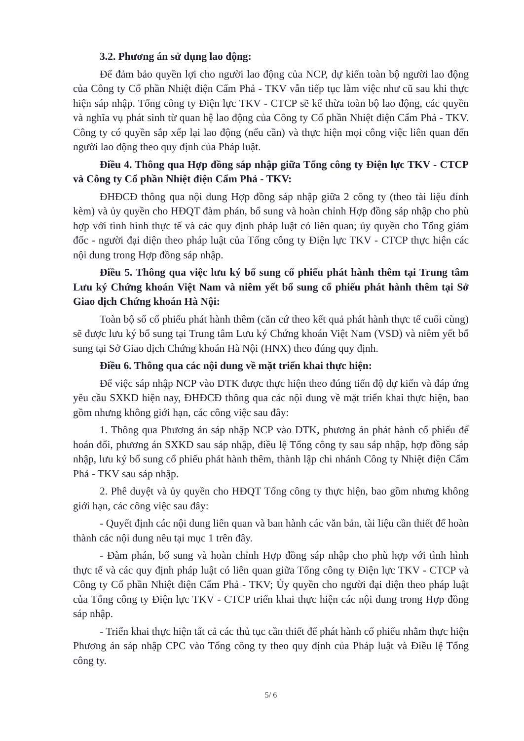3.2. Phương án sử dụng lao động:
Để đảm bảo quyền lợi cho người lao động của NCP, dự kiến toàn bộ người lao động của Công ty Cổ phần Nhiệt điện Cẩm Phả - TKV vẫn tiếp tục làm việc như cũ sau khi thực hiện sáp nhập. Tổng công ty Điện lực TKV - CTCP sẽ kế thừa toàn bộ lao động, các quyền và nghĩa vụ phát sinh từ quan hệ lao động của Công ty Cổ phần Nhiệt điện Cẩm Phả - TKV. Công ty có quyền sắp xếp lại lao động (nếu cần) và thực hiện mọi công việc liên quan đến người lao động theo quy định của Pháp luật.
Điều 4. Thông qua Hợp đồng sáp nhập giữa Tổng công ty Điện lực TKV - CTCP và Công ty Cổ phần Nhiệt điện Cẩm Phả - TKV:
ĐHĐCĐ thông qua nội dung Hợp đồng sáp nhập giữa 2 công ty (theo tài liệu đính kèm) và ủy quyền cho HĐQT đàm phán, bổ sung và hoàn chỉnh Hợp đồng sáp nhập cho phù hợp với tình hình thực tế và các quy định pháp luật có liên quan; ủy quyền cho Tổng giám đốc - người đại diện theo pháp luật của Tổng công ty Điện lực TKV - CTCP thực hiện các nội dung trong Hợp đồng sáp nhập.
Điều 5. Thông qua việc lưu ký bổ sung cổ phiếu phát hành thêm tại Trung tâm Lưu ký Chứng khoán Việt Nam và niêm yết bổ sung cổ phiếu phát hành thêm tại Sở Giao dịch Chứng khoán Hà Nội:
Toàn bộ số cổ phiếu phát hành thêm (căn cứ theo kết quả phát hành thực tế cuối cùng) sẽ được lưu ký bổ sung tại Trung tâm Lưu ký Chứng khoán Việt Nam (VSD) và niêm yết bổ sung tại Sở Giao dịch Chứng khoán Hà Nội (HNX) theo đúng quy định.
Điều 6. Thông qua các nội dung về mặt triển khai thực hiện:
Để việc sáp nhập NCP vào DTK được thực hiện theo đúng tiến độ dự kiến và đáp ứng yêu cầu SXKD hiện nay, ĐHĐCĐ thông qua các nội dung về mặt triển khai thực hiện, bao gồm nhưng không giới hạn, các công việc sau đây:
1. Thông qua Phương án sáp nhập NCP vào DTK, phương án phát hành cổ phiếu để hoán đổi, phương án SXKD sau sáp nhập, điều lệ Tổng công ty sau sáp nhập, hợp đồng sáp nhập, lưu ký bổ sung cổ phiếu phát hành thêm, thành lập chi nhánh Công ty Nhiệt điện Cẩm Phả - TKV sau sáp nhập.
2. Phê duyệt và ủy quyền cho HĐQT Tổng công ty thực hiện, bao gồm nhưng không giới hạn, các công việc sau đây:
- Quyết định các nội dung liên quan và ban hành các văn bản, tài liệu cần thiết để hoàn thành các nội dung nêu tại mục 1 trên đây.
- Đàm phán, bổ sung và hoàn chỉnh Hợp đồng sáp nhập cho phù hợp với tình hình thực tế và các quy định pháp luật có liên quan giữa Tổng công ty Điện lực TKV - CTCP và Công ty Cổ phần Nhiệt điện Cẩm Phả - TKV; Ủy quyền cho người đại diện theo pháp luật của Tổng công ty Điện lực TKV - CTCP triển khai thực hiện các nội dung trong Hợp đồng sáp nhập.
- Triển khai thực hiện tất cả các thủ tục cần thiết để phát hành cổ phiếu nhằm thực hiện Phương án sáp nhập CPC vào Tổng công ty theo quy định của Pháp luật và Điều lệ Tổng công ty.
5/ 6